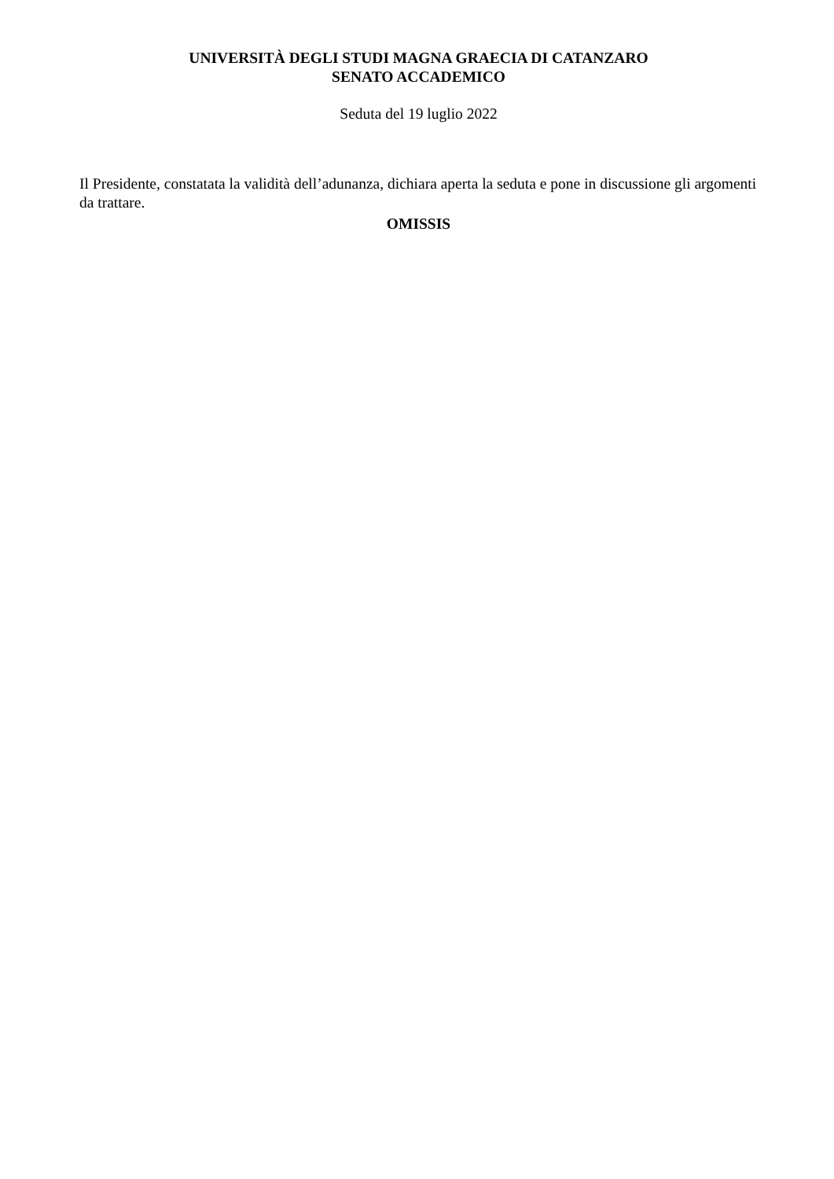UNIVERSITÀ DEGLI STUDI MAGNA GRAECIA DI CATANZARO
SENATO ACCADEMICO
Seduta del 19 luglio 2022
Il Presidente, constatata la validità dell’adunanza, dichiara aperta la seduta e pone in discussione gli argomenti da trattare.
OMISSIS